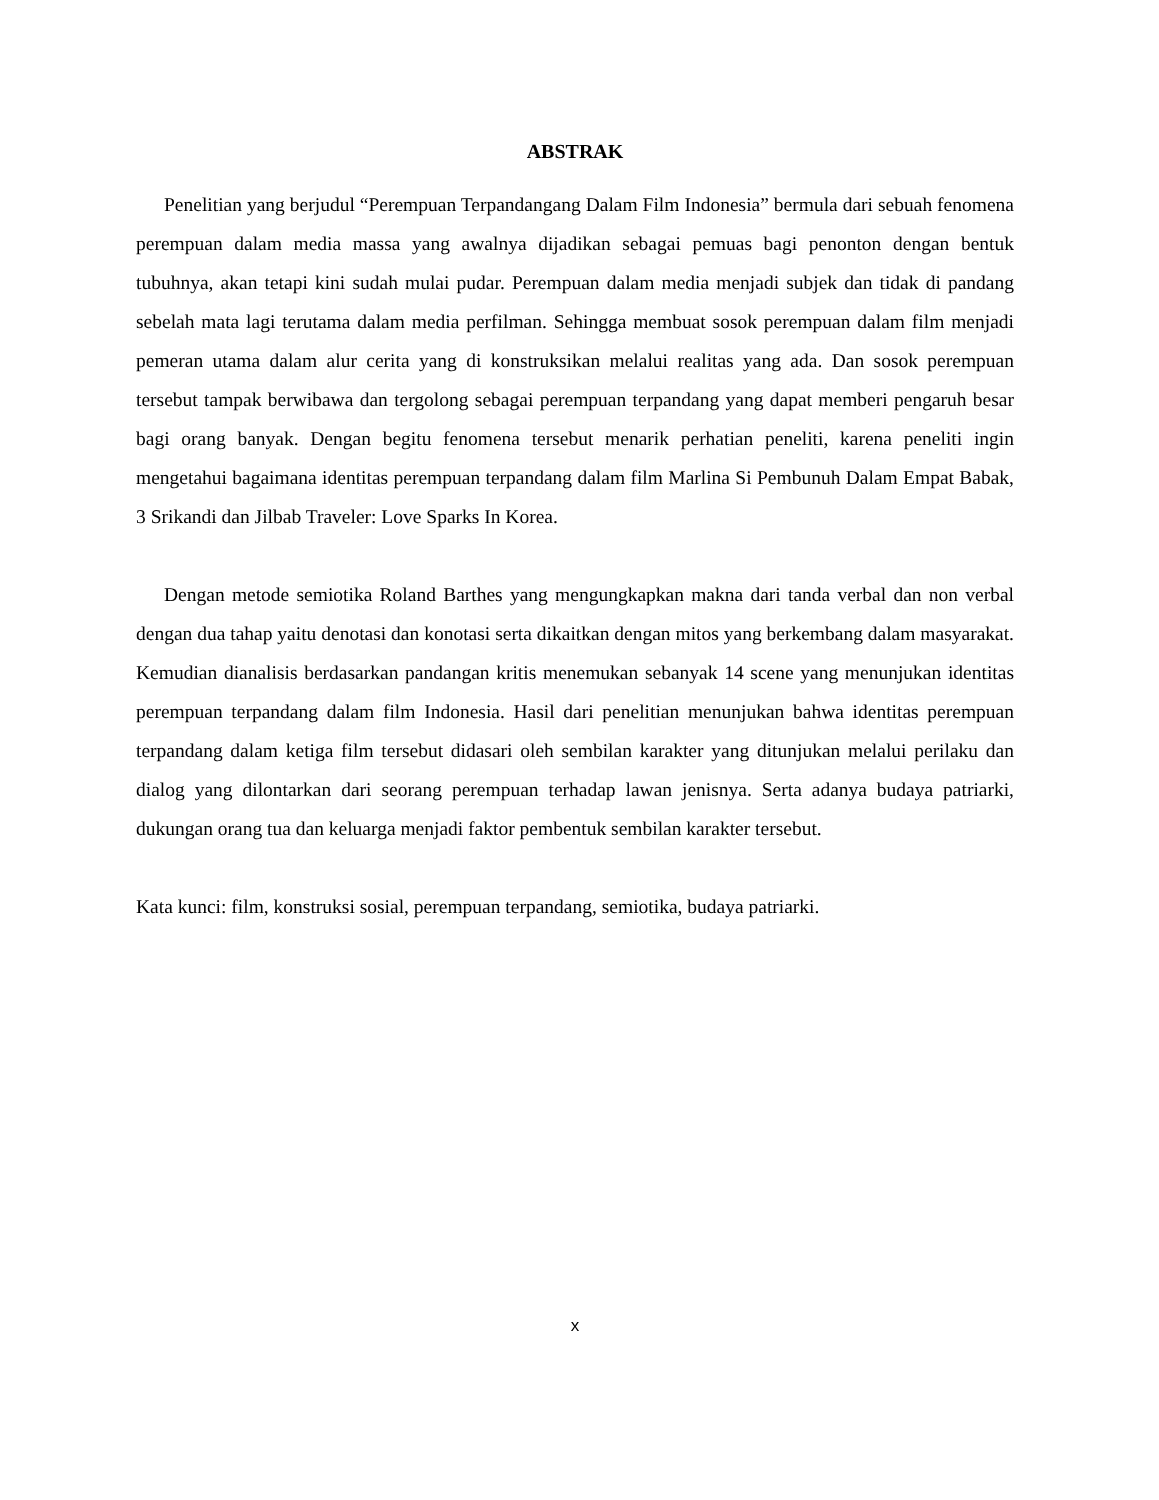ABSTRAK
Penelitian yang berjudul “Perempuan Terpandangang Dalam Film Indonesia” bermula dari sebuah fenomena perempuan dalam media massa yang awalnya dijadikan sebagai pemuas bagi penonton dengan bentuk tubuhnya, akan tetapi kini sudah mulai pudar. Perempuan dalam media menjadi subjek dan tidak di pandang sebelah mata lagi terutama dalam media perfilman. Sehingga membuat sosok perempuan dalam film menjadi pemeran utama dalam alur cerita yang di konstruksikan melalui realitas yang ada. Dan sosok perempuan tersebut tampak berwibawa dan tergolong sebagai perempuan terpandang yang dapat memberi pengaruh besar bagi orang banyak. Dengan begitu fenomena tersebut menarik perhatian peneliti, karena peneliti ingin mengetahui bagaimana identitas perempuan terpandang dalam film Marlina Si Pembunuh Dalam Empat Babak, 3 Srikandi dan Jilbab Traveler: Love Sparks In Korea.
Dengan metode semiotika Roland Barthes yang mengungkapkan makna dari tanda verbal dan non verbal dengan dua tahap yaitu denotasi dan konotasi serta dikaitkan dengan mitos yang berkembang dalam masyarakat. Kemudian dianalisis berdasarkan pandangan kritis menemukan sebanyak 14 scene yang menunjukan identitas perempuan terpandang dalam film Indonesia. Hasil dari penelitian menunjukan bahwa identitas perempuan terpandang dalam ketiga film tersebut didasari oleh sembilan karakter yang ditunjukan melalui perilaku dan dialog yang dilontarkan dari seorang perempuan terhadap lawan jenisnya. Serta adanya budaya patriarki, dukungan orang tua dan keluarga menjadi faktor pembentuk sembilan karakter tersebut.
Kata kunci: film, konstruksi sosial, perempuan terpandang, semiotika, budaya patriarki.
x